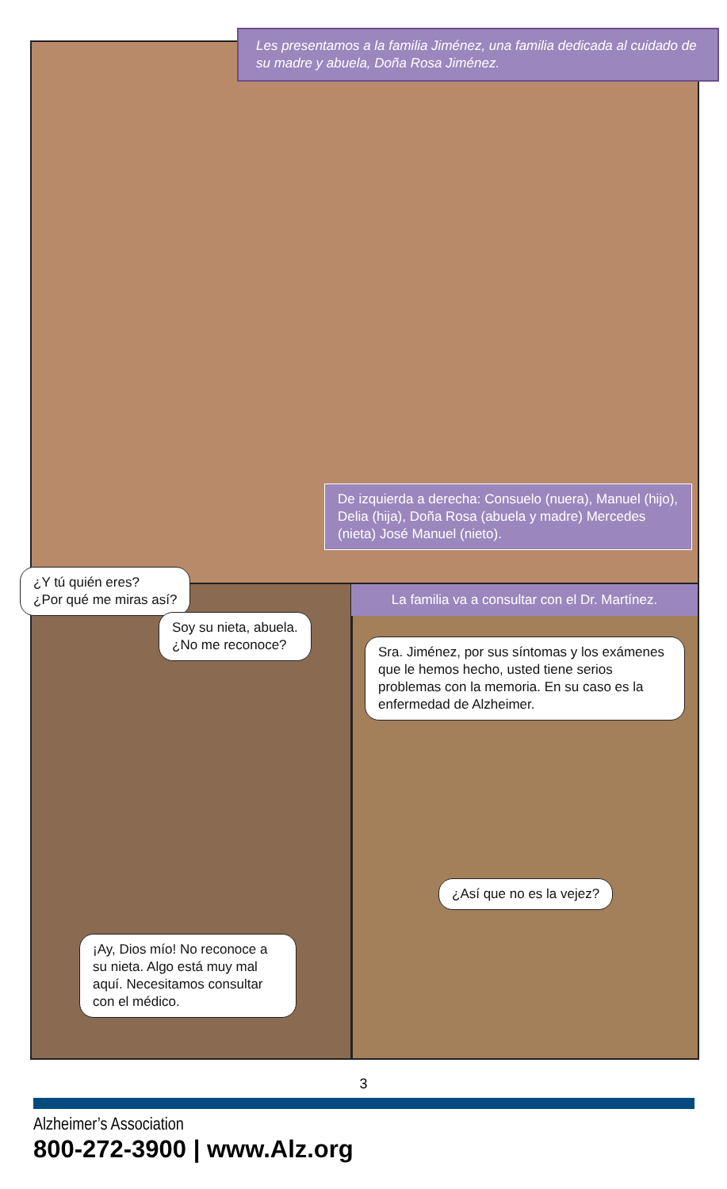Les presentamos a la familia Jiménez, una familia dedicada al cuidado de su madre y abuela, Doña Rosa Jiménez.
De izquierda a derecha: Consuelo (nuera), Manuel (hijo), Delia (hija), Doña Rosa (abuela y madre) Mercedes (nieta) José Manuel (nieto).
¿Y tú quién eres?
¿Por qué me miras así?
Soy su nieta, abuela.
¿No me reconoce?
La familia va a consultar con el Dr. Martínez.
Sra. Jiménez, por sus síntomas y los exámenes que le hemos hecho, usted tiene serios problemas con la memoria. En su caso es la enfermedad de Alzheimer.
¿Así que no es la vejez?
¡Ay, Dios mío! No reconoce a su nieta. Algo está muy mal aquí. Necesitamos consultar con el médico.
3
Alzheimer’s Association
800-272-3900 | www.Alz.org